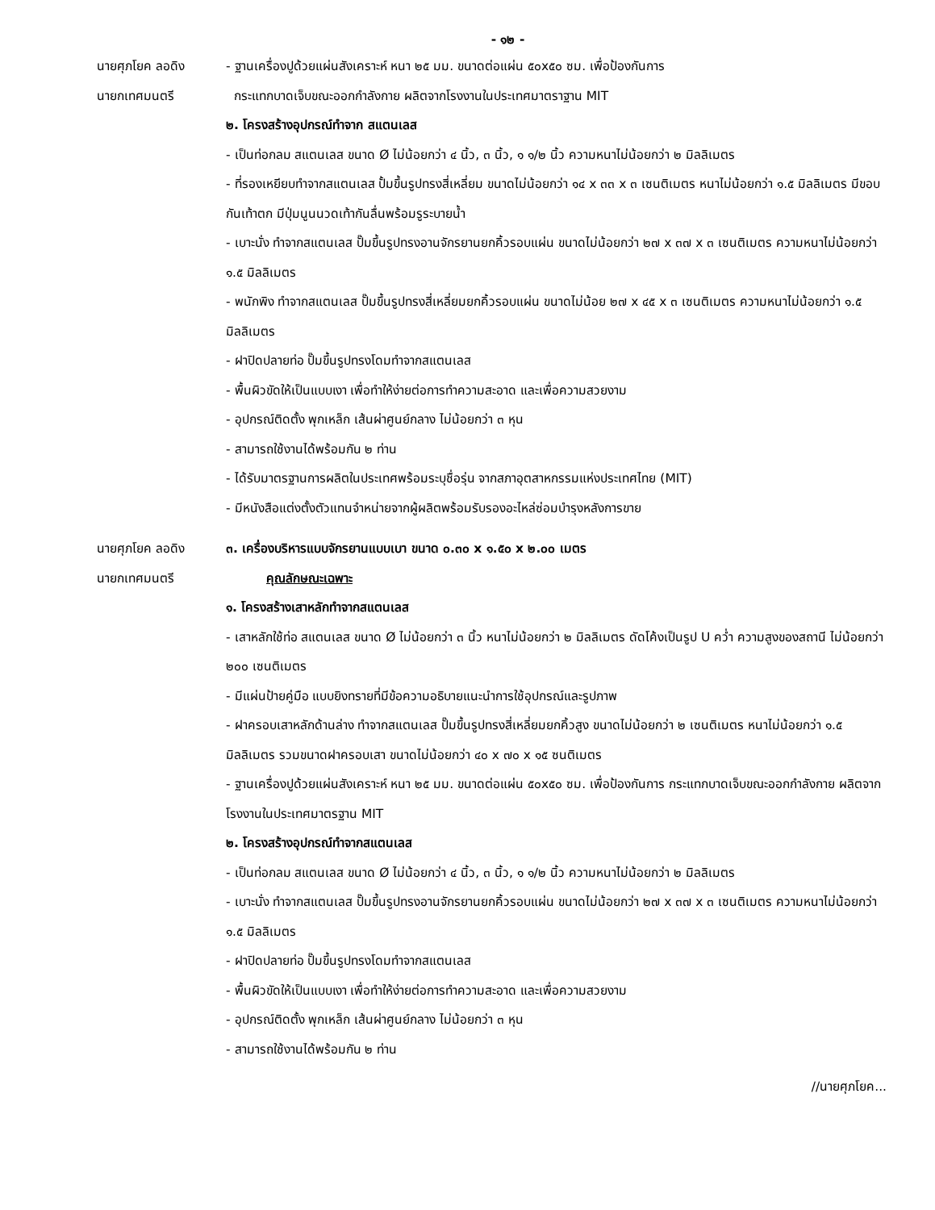- ๑๒ -
นายศุภโยค ลอดิง
นายกเทศมนตรี
- ฐานเครื่องปูด้วยแผ่นสังเคราะห์ หนา ๒๕ มม. ขนาดต่อแผ่น ๕๐x๕๐ ซม. เพื่อป้องกันการ
กระแทกบาดเจ็บขณะออกกำลังกาย ผลิตจากโรงงานในประเทศมาตราฐาน MIT
๒. โครงสร้างอุปกรณ์ทำจาก สแตนเลส
- เป็นท่อกลม สแตนเลส ขนาด Ø ไม่น้อยกว่า ๔ นิ้ว, ๓ นิ้ว, ๑ ๑/๒ นิ้ว ความหนาไม่น้อยกว่า ๒ มิลลิเมตร
- ที่รองเหยียบทำจากสแตนเลส ปั้มขึ้นรูปทรงสี่เหลี่ยม ขนาดไม่น้อยกว่า ๑๔ x ๓๓ x ๓ เซนติเมตร หนาไม่น้อยกว่า ๑.๕ มิลลิเมตร มีขอบกันเท้าตก มีปุ่มนูนนวดเท้ากันลื่นพร้อมรูระบายน้ำ
- เบาะนั่ง ทำจากสแตนเลส ปั๊มขึ้นรูปทรงอานจักรยานยกคิ้วรอบแผ่น ขนาดไม่น้อยกว่า ๒๗ x ๓๗ x ๓ เซนติเมตร ความหนาไม่น้อยกว่า ๑.๕ มิลลิเมตร
- พนักพิง ทำจากสแตนเลส ปั๊มขึ้นรูปทรงสี่เหลี่ยมยกคิ้วรอบแผ่น ขนาดไม่น้อย ๒๗ x ๔๕ x ๓ เซนติเมตร ความหนาไม่น้อยกว่า ๑.๕ มิลลิเมตร
- ฝาปิดปลายท่อ ปั๊มขึ้นรูปทรงโดมทำจากสแตนเลส
- พื้นผิวขัดให้เป็นแบบเงา เพื่อทำให้ง่ายต่อการทำความสะอาด และเพื่อความสวยงาม
- อุปกรณ์ติดตั้ง พุกเหล็ก เส้นผ่าศูนย์กลาง ไม่น้อยกว่า ๓ หุน
- สามารถใช้งานได้พร้อมกัน ๒ ท่าน
- ได้รับมาตรฐานการผลิตในประเทศพร้อมระบุชื่อรุ่น จากสภาอุตสาหกรรมแห่งประเทศไทย (MIT)
- มีหนังสือแต่งตั้งตัวแทนจำหน่ายจากผู้ผลิตพร้อมรับรองอะไหล่ซ่อมบำรุงหลังการขาย
นายศุภโยค ลอดิง
นายกเทศมนตรี
๓. เครื่องบริหารแบบจักรยานแบบเบา ขนาด ๐.๓๐ x ๑.๕๐ x ๒.๐๐ เมตร
คุณลักษณะเฉพาะ
๑. โครงสร้างเสาหลักทำจากสแตนเลส
- เสาหลักใช้ท่อ สแตนเลส ขนาด Ø ไม่น้อยกว่า ๓ นิ้ว หนาไม่น้อยกว่า ๒ มิลลิเมตร ดัดโค้งเป็นรูป U คว่ำ ความสูงของสถานี ไม่น้อยกว่า ๒๐๐ เซนติเมตร
- มีแผ่นป้ายคู่มือ แบบยิงทรายที่มีข้อความอธิบายแนะนำการใช้อุปกรณ์และรูปภาพ
- ฝาครอบเสาหลักด้านล่าง ทำจากสแตนเลส ปั๊มขึ้นรูปทรงสี่เหลี่ยมยกคิ้วสูง ขนาดไม่น้อยกว่า ๒ เซนติเมตร หนาไม่น้อยกว่า ๑.๕ มิลลิเมตร รวมขนาดฝาครอบเสา ขนาดไม่น้อยกว่า ๔๐ x ๗๐ x ๑๕ ซนติเมตร
- ฐานเครื่องปูด้วยแผ่นสังเคราะห์ หนา ๒๕ มม. ขนาดต่อแผ่น ๕๐x๕๐ ซม. เพื่อป้องกันการ กระแทกบาดเจ็บขณะออกกำลังกาย ผลิตจากโรงงานในประเทศมาตรฐาน MIT
๒. โครงสร้างอุปกรณ์ทำจากสแตนเลส
- เป็นท่อกลม สแตนเลส ขนาด Ø ไม่น้อยกว่า ๔ นิ้ว, ๓ นิ้ว, ๑ ๑/๒ นิ้ว ความหนาไม่น้อยกว่า ๒ มิลลิเมตร
- เบาะนั่ง ทำจากสแตนเลส ปั๊มขึ้นรูปทรงอานจักรยานยกคิ้วรอบแผ่น ขนาดไม่น้อยกว่า ๒๗ x ๓๗ x ๓ เซนติเมตร ความหนาไม่น้อยกว่า ๑.๕ มิลลิเมตร
- ฝาปิดปลายท่อ ปั๊มขึ้นรูปทรงโดมทำจากสแตนเลส
- พื้นผิวขัดให้เป็นแบบเงา เพื่อทำให้ง่ายต่อการทำความสะอาด และเพื่อความสวยงาม
- อุปกรณ์ติดตั้ง พุกเหล็ก เส้นผ่าศูนย์กลาง ไม่น้อยกว่า ๓ หุน
- สามารถใช้งานได้พร้อมกัน ๒ ท่าน
//นายศุภโยค...